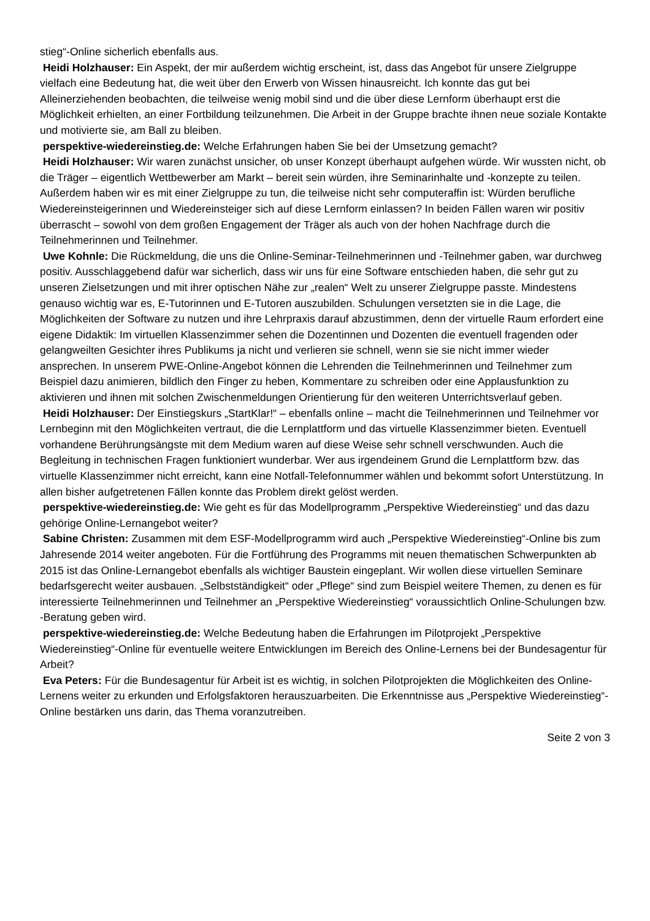stieg“-Online sicherlich ebenfalls aus.
Heidi Holzhauser: Ein Aspekt, der mir außerdem wichtig erscheint, ist, dass das Angebot für unsere Zielgruppe vielfach eine Bedeutung hat, die weit über den Erwerb von Wissen hinausreicht. Ich konnte das gut bei Alleinerziehenden beobachten, die teilweise wenig mobil sind und die über diese Lernform überhaupt erst die Möglichkeit erhielten, an einer Fortbildung teilzunehmen. Die Arbeit in der Gruppe brachte ihnen neue soziale Kontakte und motivierte sie, am Ball zu bleiben.
perspektive-wiedereinstieg.de: Welche Erfahrungen haben Sie bei der Umsetzung gemacht?
Heidi Holzhauser: Wir waren zunächst unsicher, ob unser Konzept überhaupt aufgehen würde. Wir wussten nicht, ob die Träger – eigentlich Wettbewerber am Markt – bereit sein würden, ihre Seminarinhalte und -konzepte zu teilen. Außerdem haben wir es mit einer Zielgruppe zu tun, die teilweise nicht sehr computeraffin ist: Würden berufliche Wiedereinsteigerinnen und Wiedereinsteiger sich auf diese Lernform einlassen? In beiden Fällen waren wir positiv überrascht – sowohl von dem großen Engagement der Träger als auch von der hohen Nachfrage durch die Teilnehmerinnen und Teilnehmer.
Uwe Kohnle: Die Rückmeldung, die uns die Online-Seminar-Teilnehmerinnen und -Teilnehmer gaben, war durchweg positiv. Ausschlaggebend dafür war sicherlich, dass wir uns für eine Software entschieden haben, die sehr gut zu unseren Zielsetzungen und mit ihrer optischen Nähe zur „realen“ Welt zu unserer Zielgruppe passte. Mindestens genauso wichtig war es, E-Tutorinnen und E-Tutoren auszubilden. Schulungen versetzten sie in die Lage, die Möglichkeiten der Software zu nutzen und ihre Lehrpraxis darauf abzustimmen, denn der virtuelle Raum erfordert eine eigene Didaktik: Im virtuellen Klassenzimmer sehen die Dozentinnen und Dozenten die eventuell fragenden oder gelangweilten Gesichter ihres Publikums ja nicht und verlieren sie schnell, wenn sie sie nicht immer wieder ansprechen. In unserem PWE-Online-Angebot können die Lehrenden die Teilnehmerinnen und Teilnehmer zum Beispiel dazu animieren, bildlich den Finger zu heben, Kommentare zu schreiben oder eine Applausfunktion zu aktivieren und ihnen mit solchen Zwischenmeldungen Orientierung für den weiteren Unterrichtsverlauf geben.
Heidi Holzhauser: Der Einstiegskurs „StartKlar!“ – ebenfalls online – macht die Teilnehmerinnen und Teilnehmer vor Lernbeginn mit den Möglichkeiten vertraut, die die Lernplattform und das virtuelle Klassenzimmer bieten. Eventuell vorhandene Berührungsängste mit dem Medium waren auf diese Weise sehr schnell verschwunden. Auch die Begleitung in technischen Fragen funktioniert wunderbar. Wer aus irgendeinem Grund die Lernplattform bzw. das virtuelle Klassenzimmer nicht erreicht, kann eine Notfall-Telefonnummer wählen und bekommt sofort Unterstützung. In allen bisher aufgetretenen Fällen konnte das Problem direkt gelöst werden.
perspektive-wiedereinstieg.de: Wie geht es für das Modellprogramm „Perspektive Wiedereinstieg“ und das dazu gehörige Online-Lernangebot weiter?
Sabine Christen: Zusammen mit dem ESF-Modellprogramm wird auch „Perspektive Wiedereinstieg“-Online bis zum Jahresende 2014 weiter angeboten. Für die Fortführung des Programms mit neuen thematischen Schwerpunkten ab 2015 ist das Online-Lernangebot ebenfalls als wichtiger Baustein eingeplant. Wir wollen diese virtuellen Seminare bedarfsgerecht weiter ausbauen. „Selbstständigkeit“ oder „Pflege“ sind zum Beispiel weitere Themen, zu denen es für interessierte Teilnehmerinnen und Teilnehmer an „Perspektive Wiedereinstieg“ voraussichtlich Online-Schulungen bzw. -Beratung geben wird.
perspektive-wiedereinstieg.de: Welche Bedeutung haben die Erfahrungen im Pilotprojekt „Perspektive Wiedereinstieg“-Online für eventuelle weitere Entwicklungen im Bereich des Online-Lernens bei der Bundesagentur für Arbeit?
Eva Peters: Für die Bundesagentur für Arbeit ist es wichtig, in solchen Pilotprojekten die Möglichkeiten des Online-Lernens weiter zu erkunden und Erfolgsfaktoren herauszuarbeiten. Die Erkenntnisse aus „Perspektive Wiedereinstieg“-Online bestärken uns darin, das Thema voranzutreiben.
Seite 2 von 3